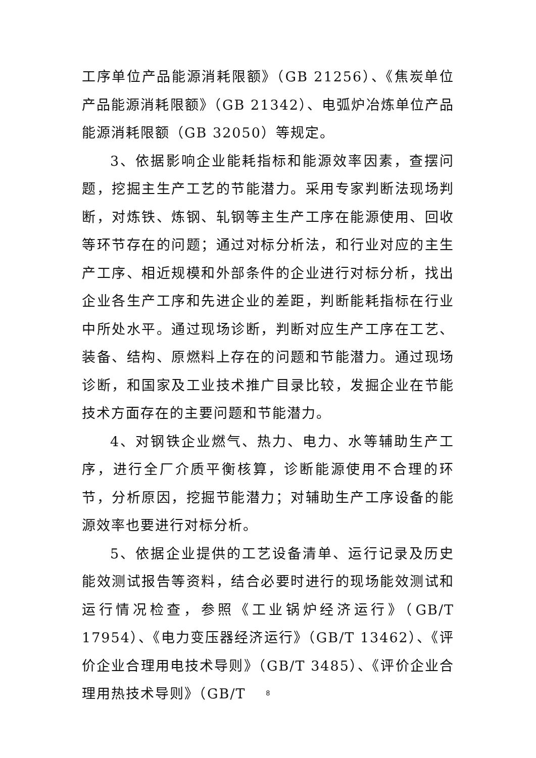工序单位产品能源消耗限额》（GB 21256）、《焦炭单位产品能源消耗限额》（GB 21342）、电弧炉冶炼单位产品能源消耗限额（GB 32050）等规定。
3、依据影响企业能耗指标和能源效率因素，查摆问题，挖掘主生产工艺的节能潜力。采用专家判断法现场判断，对炼铁、炼钢、轧钢等主生产工序在能源使用、回收等环节存在的问题；通过对标分析法，和行业对应的主生产工序、相近规模和外部条件的企业进行对标分析，找出企业各生产工序和先进企业的差距，判断能耗指标在行业中所处水平。通过现场诊断，判断对应生产工序在工艺、装备、结构、原燃料上存在的问题和节能潜力。通过现场诊断，和国家及工业技术推广目录比较，发掘企业在节能技术方面存在的主要问题和节能潜力。
4、对钢铁企业燃气、热力、电力、水等辅助生产工序，进行全厂介质平衡核算，诊断能源使用不合理的环节，分析原因，挖掘节能潜力；对辅助生产工序设备的能源效率也要进行对标分析。
5、依据企业提供的工艺设备清单、运行记录及历史能效测试报告等资料，结合必要时进行的现场能效测试和运行情况检查，参照《工业锅炉经济运行》（GB/T 17954）、《电力变压器经济运行》（GB/T 13462）、《评价企业合理用电技术导则》（GB/T 3485）、《评价企业合理用热技术导则》（GB/T
8